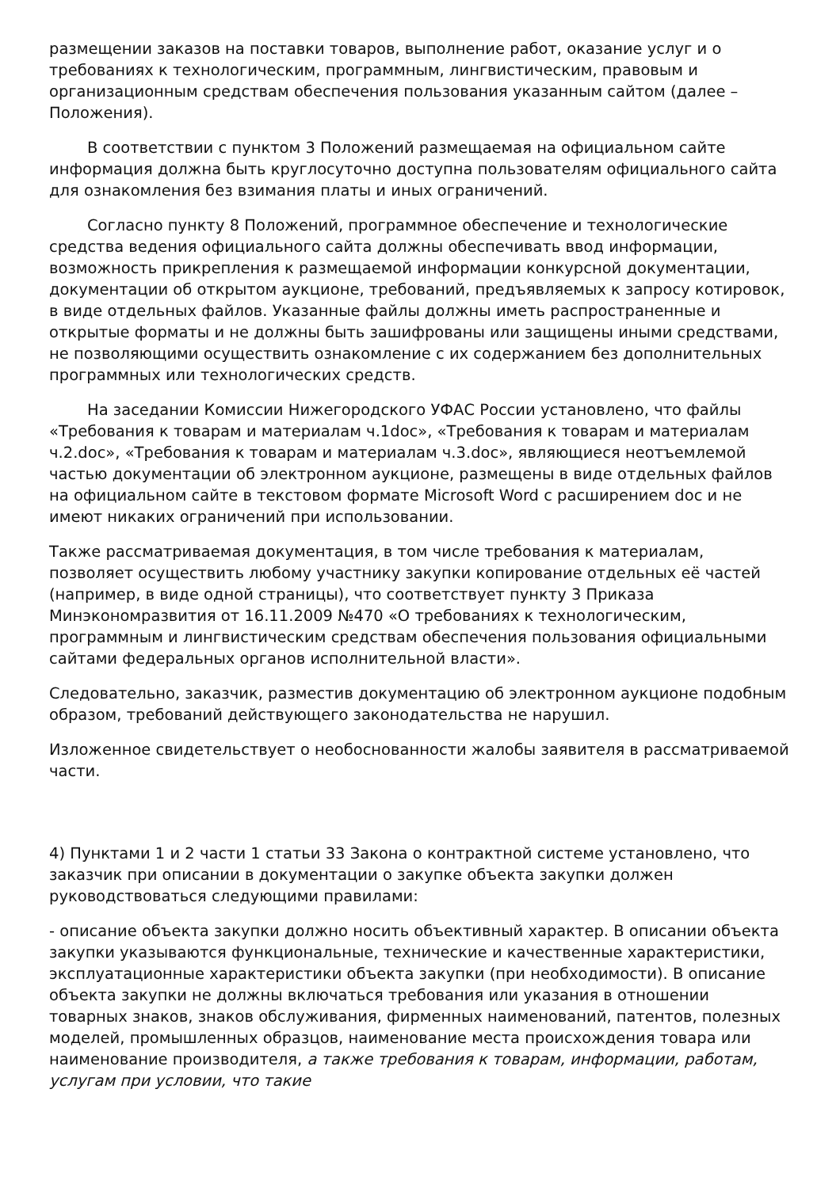размещении заказов на поставки товаров, выполнение работ, оказание услуг и о требованиях к технологическим, программным, лингвистическим, правовым и организационным средствам обеспечения пользования указанным сайтом (далее – Положения).
В соответствии с пунктом 3 Положений размещаемая на официальном сайте информация должна быть круглосуточно доступна пользователям официального сайта для ознакомления без взимания платы и иных ограничений.
Согласно пункту 8 Положений, программное обеспечение и технологические средства ведения официального сайта должны обеспечивать ввод информации, возможность прикрепления к размещаемой информации конкурсной документации, документации об открытом аукционе, требований, предъявляемых к запросу котировок, в виде отдельных файлов. Указанные файлы должны иметь распространенные и открытые форматы и не должны быть зашифрованы или защищены иными средствами, не позволяющими осуществить ознакомление с их содержанием без дополнительных программных или технологических средств.
На заседании Комиссии Нижегородского УФАС России установлено, что файлы «Требования к товарам и материалам ч.1doc», «Требования к товарам и материалам ч.2.doc», «Требования к товарам и материалам ч.3.doc», являющиеся неотъемлемой частью документации об электронном аукционе, размещены в виде отдельных файлов на официальном сайте в текстовом формате Microsoft Word с расширением doc и не имеют никаких ограничений при использовании.
Также рассматриваемая документация, в том числе требования к материалам, позволяет осуществить любому участнику закупки копирование отдельных её частей (например, в виде одной страницы), что соответствует пункту 3 Приказа Минэкономразвития от 16.11.2009 №470 «О требованиях к технологическим, программным и лингвистическим средствам обеспечения пользования официальными сайтами федеральных органов исполнительной власти».
Следовательно, заказчик, разместив документацию об электронном аукционе подобным образом, требований действующего законодательства не нарушил.
Изложенное свидетельствует о необоснованности жалобы заявителя в рассматриваемой части.
4) Пунктами 1 и 2 части 1 статьи 33 Закона о контрактной системе установлено, что заказчик при описании в документации о закупке объекта закупки должен руководствоваться следующими правилами:
- описание объекта закупки должно носить объективный характер. В описании объекта закупки указываются функциональные, технические и качественные характеристики, эксплуатационные характеристики объекта закупки (при необходимости). В описание объекта закупки не должны включаться требования или указания в отношении товарных знаков, знаков обслуживания, фирменных наименований, патентов, полезных моделей, промышленных образцов, наименование места происхождения товара или наименование производителя, а также требования к товарам, информации, работам, услугам при условии, что такие